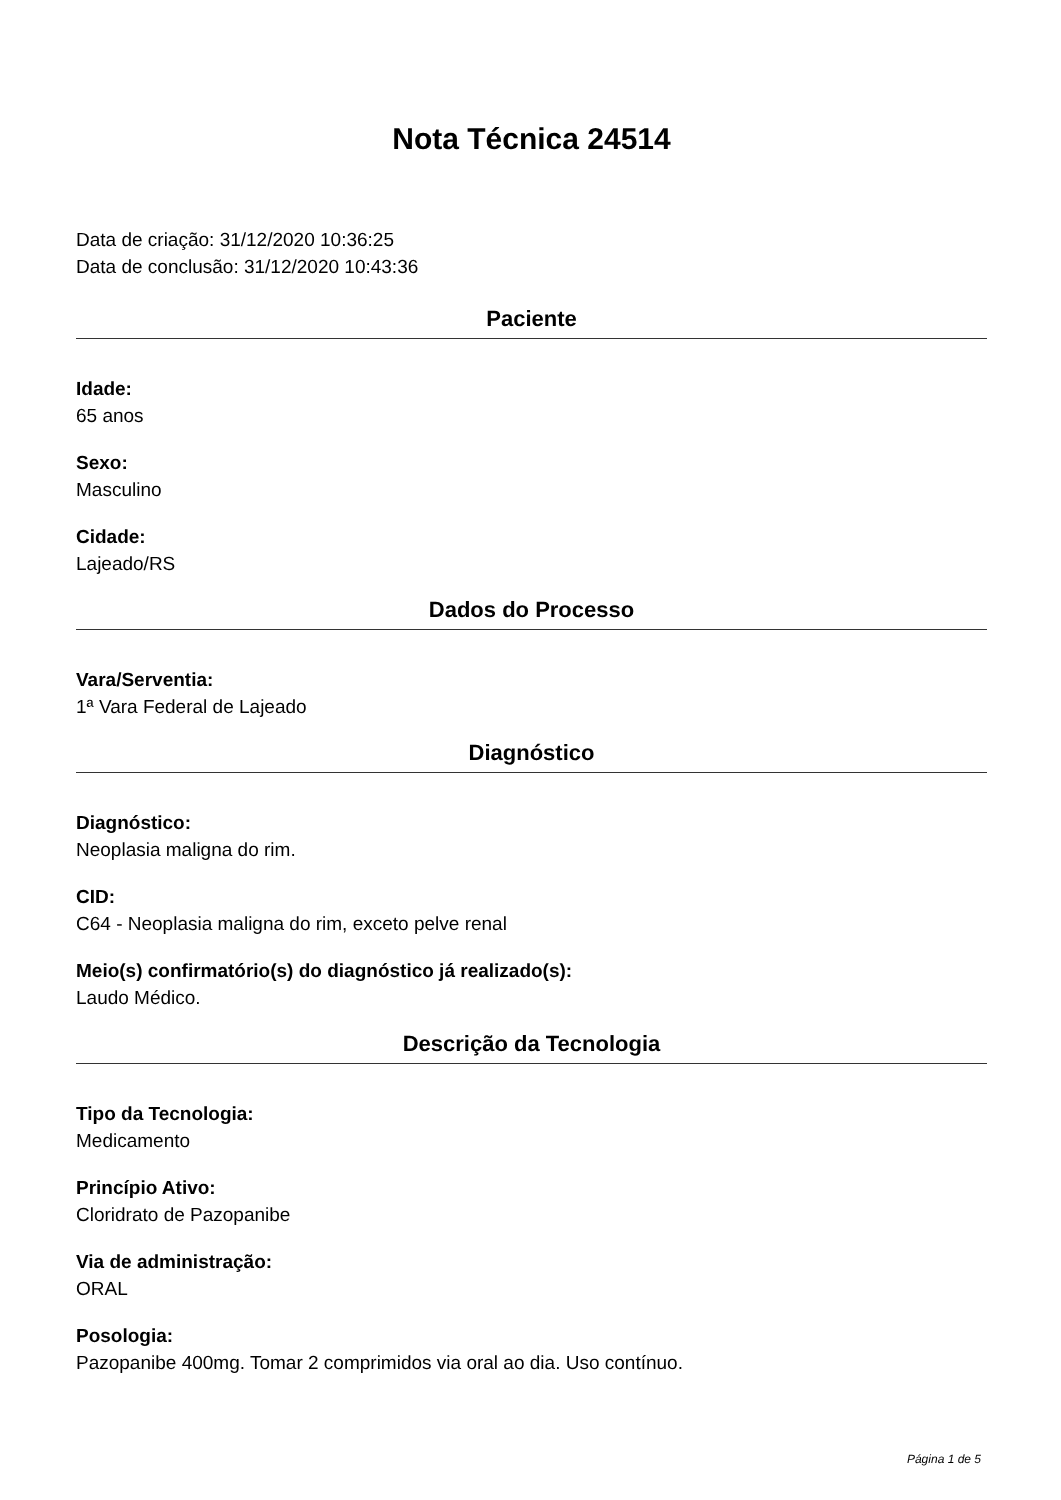Nota Técnica 24514
Data de criação: 31/12/2020 10:36:25
Data de conclusão: 31/12/2020 10:43:36
Paciente
Idade:
65 anos
Sexo:
Masculino
Cidade:
Lajeado/RS
Dados do Processo
Vara/Serventia:
1ª Vara Federal de Lajeado
Diagnóstico
Diagnóstico:
Neoplasia maligna do rim.
CID:
C64 - Neoplasia maligna do rim, exceto pelve renal
Meio(s) confirmatório(s) do diagnóstico já realizado(s):
Laudo Médico.
Descrição da Tecnologia
Tipo da Tecnologia:
Medicamento
Princípio Ativo:
Cloridrato de Pazopanibe
Via de administração:
ORAL
Posologia:
Pazopanibe 400mg. Tomar 2 comprimidos via oral ao dia. Uso contínuo.
Página 1 de 5